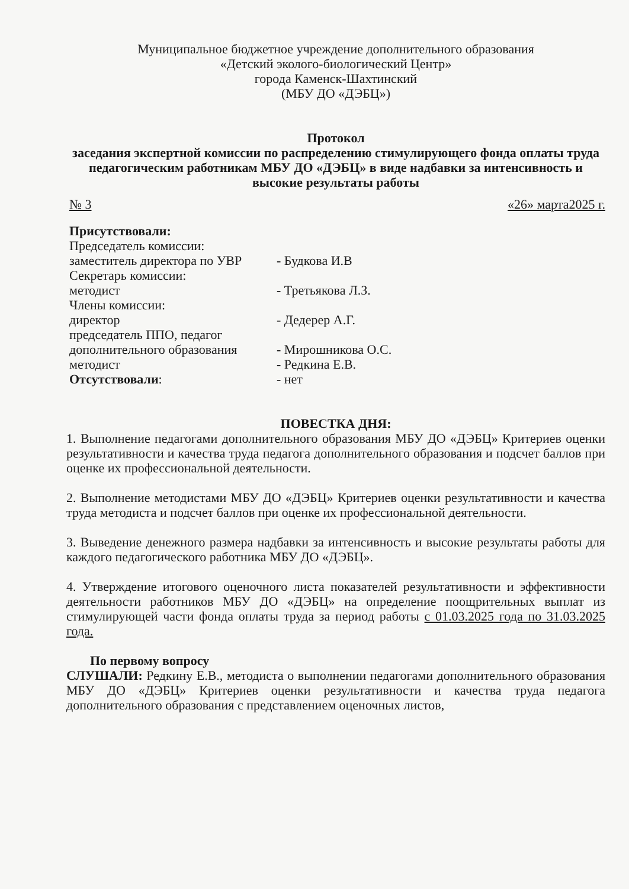Муниципальное бюджетное учреждение дополнительного образования
«Детский эколого-биологический Центр»
города Каменск-Шахтинский
(МБУ ДО «ДЭБЦ»)
Протокол
заседания экспертной комиссии по распределению стимулирующего фонда оплаты труда педагогическим работникам МБУ ДО «ДЭБЦ» в виде надбавки за интенсивность и высокие результаты работы
№ 3 «26» марта2025 г.
Присутствовали:
Председатель комиссии:
заместитель директора по УВР
- Будкова И.В
Секретарь комиссии:
методист
- Третьякова Л.З.
Члены комиссии:
директор
- Дедерер А.Г.
председатель ППО, педагог
дополнительного образования
- Мирошникова О.С.
методист
- Редкина Е.В.
Отсутствовали:
- нет
ПОВЕСТКА ДНЯ:
1. Выполнение педагогами дополнительного образования МБУ ДО «ДЭБЦ» Критериев оценки результативности и качества труда педагога дополнительного образования и подсчет баллов при оценке их профессиональной деятельности.
2. Выполнение методистами МБУ ДО «ДЭБЦ» Критериев оценки результативности и качества труда методиста и подсчет баллов при оценке их профессиональной деятельности.
3. Выведение денежного размера надбавки за интенсивность и высокие результаты работы для каждого педагогического работника МБУ ДО «ДЭБЦ».
4. Утверждение итогового оценочного листа показателей результативности и эффективности деятельности работников МБУ ДО «ДЭБЦ» на определение поощрительных выплат из стимулирующей части фонда оплаты труда за период работы с 01.03.2025 года по 31.03.2025 года.
По первому вопросу
СЛУШАЛИ: Редкину Е.В., методиста о выполнении педагогами дополнительного образования МБУ ДО «ДЭБЦ» Критериев оценки результативности и качества труда педагога дополнительного образования с представлением оценочных листов,